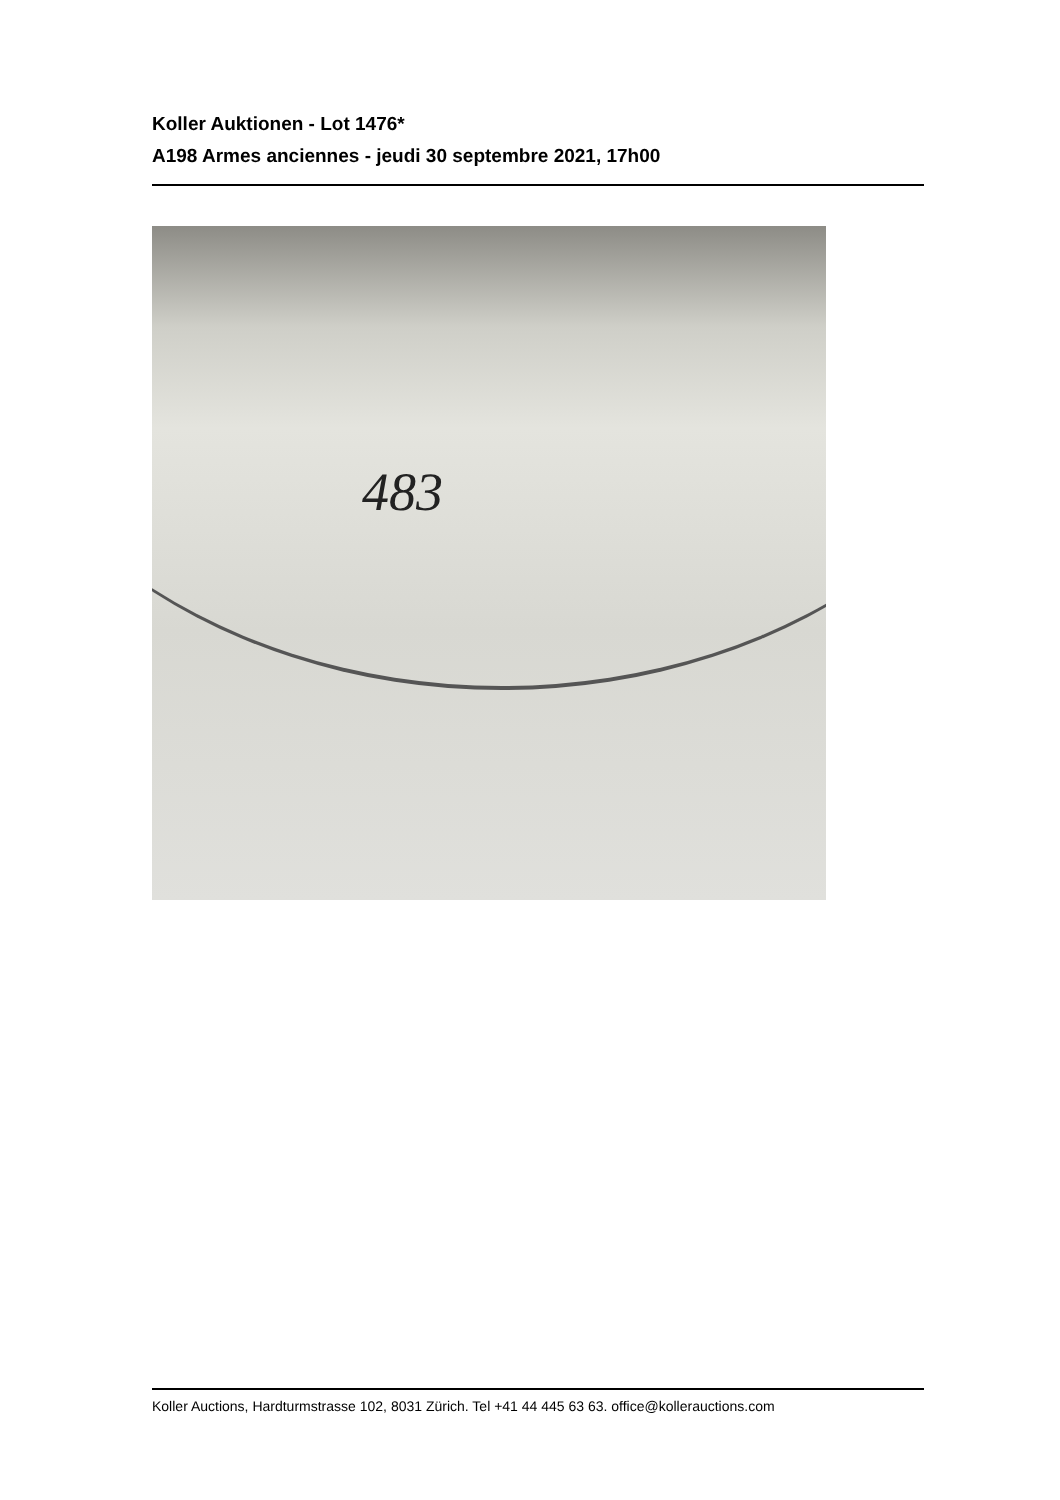Koller Auktionen - Lot 1476*
A198 Armes anciennes - jeudi 30 septembre 2021, 17h00
483
Koller Auctions, Hardturmstrasse 102, 8031 Zürich. Tel +41 44 445 63 63. office@kollerauctions.com